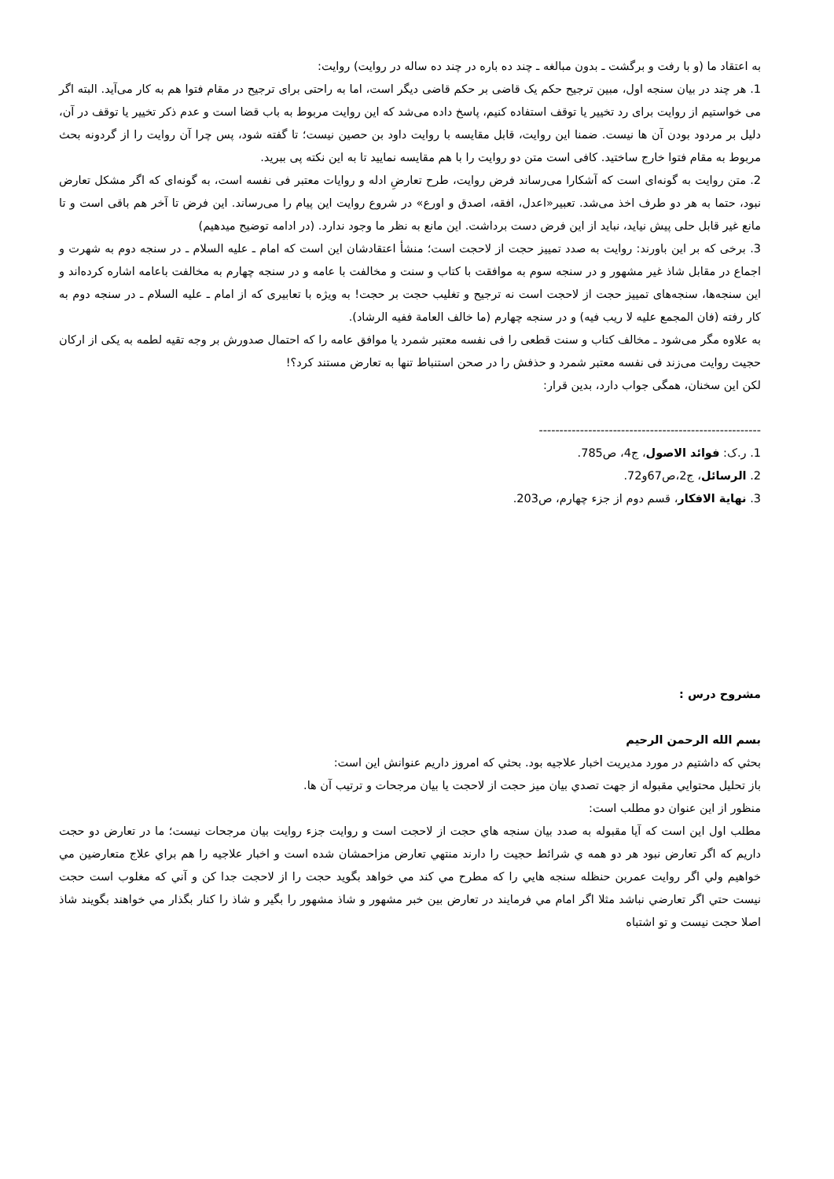به اعتقاد ما (و با رفت و برگشت ـ بدون مبالغه ـ چند ده باره در چند ده ساله در روایت) روایت:
1. هر چند در بیان سنجه اول، مبین ترجیح حکم یک قاضی بر حکم قاضی دیگر است، اما به راحتی برای ترجیح در مقام فتوا هم به کار می‌آید. البته اگر می خواستیم از روایت برای رد تخییر یا توقف استفاده کنیم، پاسخ داده می‌شد که این روایت مربوط به باب قضا است و عدم ذکر تخییر یا توقف در آن، دلیل بر مردود بودن آن ها نیست. ضمنا این روایت، قابل مقایسه با روایت داود بن حصین نیست؛ تا گفته شود، پس چرا آن روایت را از گردونه بحث مربوط به مقام فتوا خارج ساختید. کافی است متن دو روایت را با هم مقایسه نمایید تا به این نکته پی ببرید.
2. متن روایت به گونه‌ای است که آشکارا می‌رساند فرض روایت، طرح تعارضِ ادله و روایات معتبر فی نفسه است، به گونه‌ای که اگر مشکل تعارض نبود، حتما به هر دو طرف اخذ می‌شد. تعبیر«اعدل، افقه، اصدق و اورع» در شروع روایت این پیام را می‌رساند. این فرض تا آخر هم باقی است و تا مانع غیر قابل حلی پیش نیاید، نباید از این فرض دست برداشت. این مانع به نظر ما وجود ندارد. (در ادامه توضیح میدهیم)
3. برخی که بر این باورند: روایت به صدد تمییز حجت از لاحجت است؛ منشأ اعتقادشان این است که امام ـ علیه السلام ـ در سنجه دوم به شهرت و اجماع در مقابل شاذ غیر مشهور و در سنجه سوم به موافقت با کتاب و سنت و مخالفت با عامه و در سنجه چهارم به مخالفت باعامه اشاره کرده‌اند و این سنجه‌ها، سنجه‌های تمییز حجت از لاحجت است نه ترجیح و تغلیب حجت بر حجت! به ویژه با تعابیری که از امام ـ علیه السلام ـ در سنجه دوم به کار رفته (فان المجمع علیه لا ریب فیه) و در سنجه چهارم (ما خالف العامة ففیه الرشاد).
به علاوه مگر می‌شود ـ مخالف کتاب و سنت قطعی را فی نفسه معتبر شمرد یا موافق عامه را که احتمال صدورش بر وجه تقیه لطمه به یکی از ارکان حجیت روایت می‌زند فی نفسه معتبر شمرد و حذفش را در صحن استنباط تنها به تعارض مستند کرد؟!
لکن این سخنان، همگی جواب دارد، بدین قرار:
------------------------------------------------------
1. ر.ک: فوائد الاصول، ج4، ص785.
2. الرسائل، ج2،ص67و72.
3. نهایة الافکار، قسم دوم از جزء چهارم، ص203.
مشروح درس :
بسم الله الرحمن الرحيم
بحثي كه داشتيم در مورد مديريت اخبار علاجيه بود. بحثي كه امروز داريم عنوانش اين است:
باز تحليل محتوايي مقبوله از جهت تصدي بيان ميز حجت از لاحجت يا بيان مرجحات و ترتيب آن ها.
منظور از اين عنوان دو مطلب است:
مطلب اول اين است كه آيا مقبوله به صدد بيان سنجه هاي حجت از لاحجت است و روايت جزء روايت بيان مرجحات نيست؛ ما در تعارض دو حجت داريم كه اگر تعارض نبود هر دو همه ي شرائط حجيت را دارند منتهي تعارض مزاحمشان شده است و اخبار علاجيه را هم براي علاج متعارضين مي خواهيم ولي اگر روايت عمربن حنظله سنجه هايي را كه مطرح مي كند مي خواهد بگويد حجت را از لاحجت جدا كن و آني كه مغلوب است حجت نيست حتي اگر تعارضي نباشد مثلا اگر امام مي فرمايند در تعارض بين خبر مشهور و شاذ مشهور را بگير و شاذ را كنار بگذار مي خواهند بگويند شاذ اصلا حجت نيست و تو اشتباه